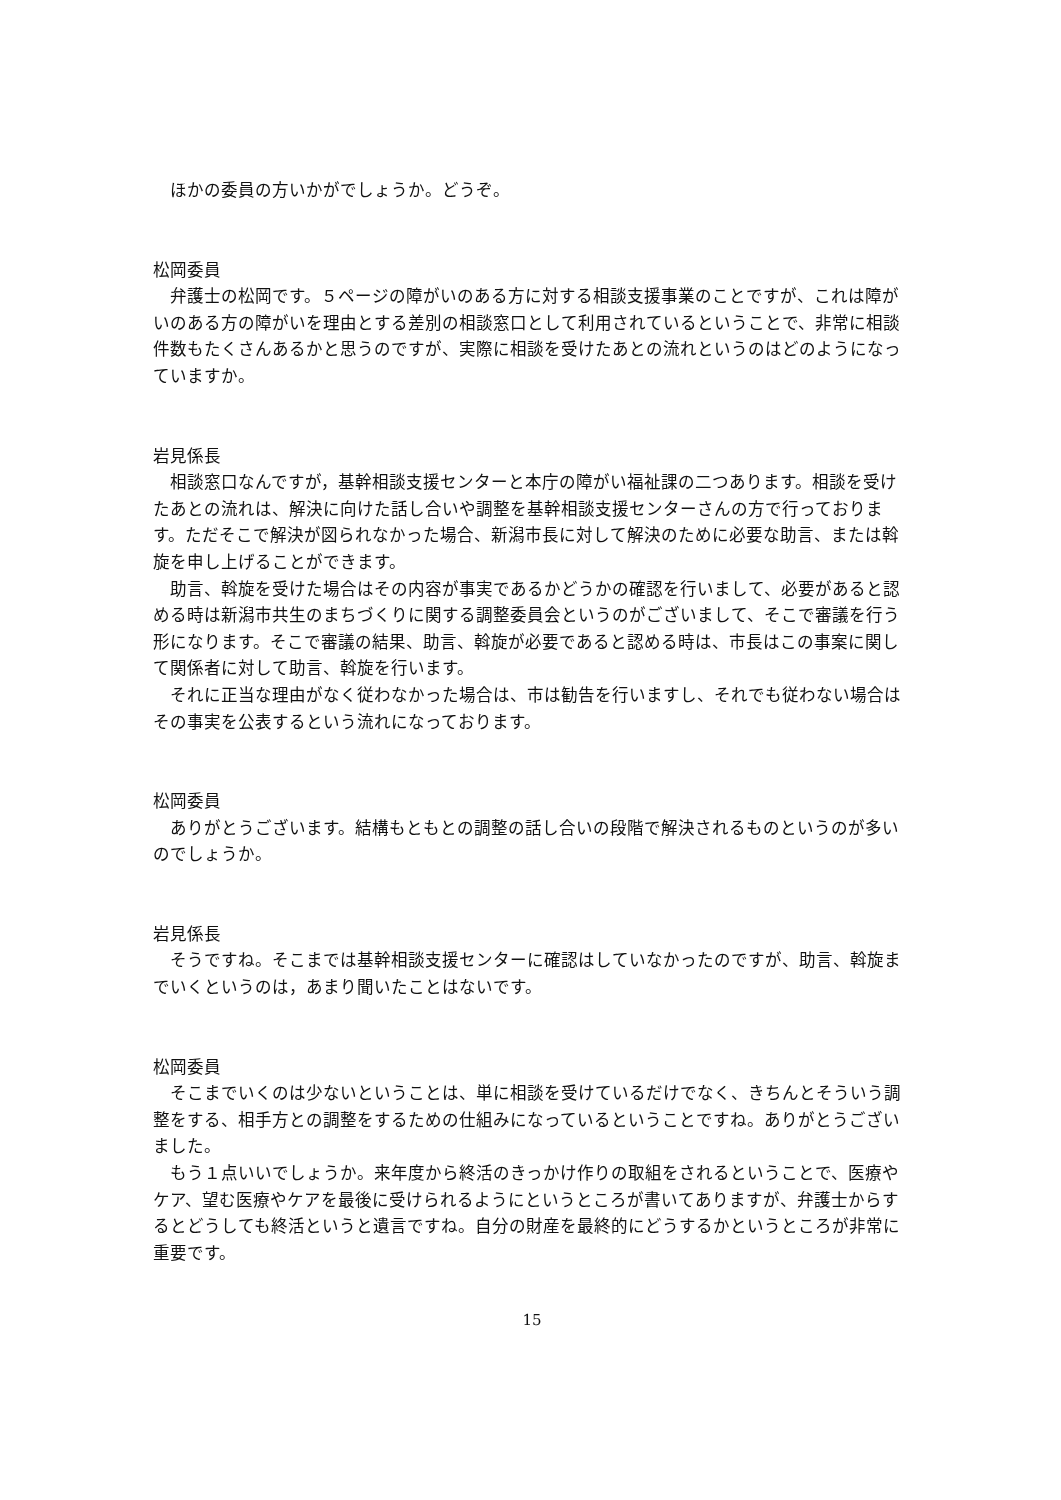ほかの委員の方いかがでしょうか。どうぞ。
松岡委員
弁護士の松岡です。５ページの障がいのある方に対する相談支援事業のことですが、これは障がいのある方の障がいを理由とする差別の相談窓口として利用されているということで、非常に相談件数もたくさんあるかと思うのですが、実際に相談を受けたあとの流れというのはどのようになっていますか。
岩見係長
相談窓口なんですが，基幹相談支援センターと本庁の障がい福祉課の二つあります。相談を受けたあとの流れは、解決に向けた話し合いや調整を基幹相談支援センターさんの方で行っております。ただそこで解決が図られなかった場合、新潟市長に対して解決のために必要な助言、または斡旋を申し上げることができます。
助言、斡旋を受けた場合はその内容が事実であるかどうかの確認を行いまして、必要があると認める時は新潟市共生のまちづくりに関する調整委員会というのがございまして、そこで審議を行う形になります。そこで審議の結果、助言、斡旋が必要であると認める時は、市長はこの事案に関して関係者に対して助言、斡旋を行います。
それに正当な理由がなく従わなかった場合は、市は勧告を行いますし、それでも従わない場合はその事実を公表するという流れになっております。
松岡委員
ありがとうございます。結構もともとの調整の話し合いの段階で解決されるものというのが多いのでしょうか。
岩見係長
そうですね。そこまでは基幹相談支援センターに確認はしていなかったのですが、助言、斡旋までいくというのは，あまり聞いたことはないです。
松岡委員
そこまでいくのは少ないということは、単に相談を受けているだけでなく、きちんとそういう調整をする、相手方との調整をするための仕組みになっているということですね。ありがとうございました。
もう１点いいでしょうか。来年度から終活のきっかけ作りの取組をされるということで、医療やケア、望む医療やケアを最後に受けられるようにというところが書いてありますが、弁護士からするとどうしても終活というと遺言ですね。自分の財産を最終的にどうするかというところが非常に重要です。
15